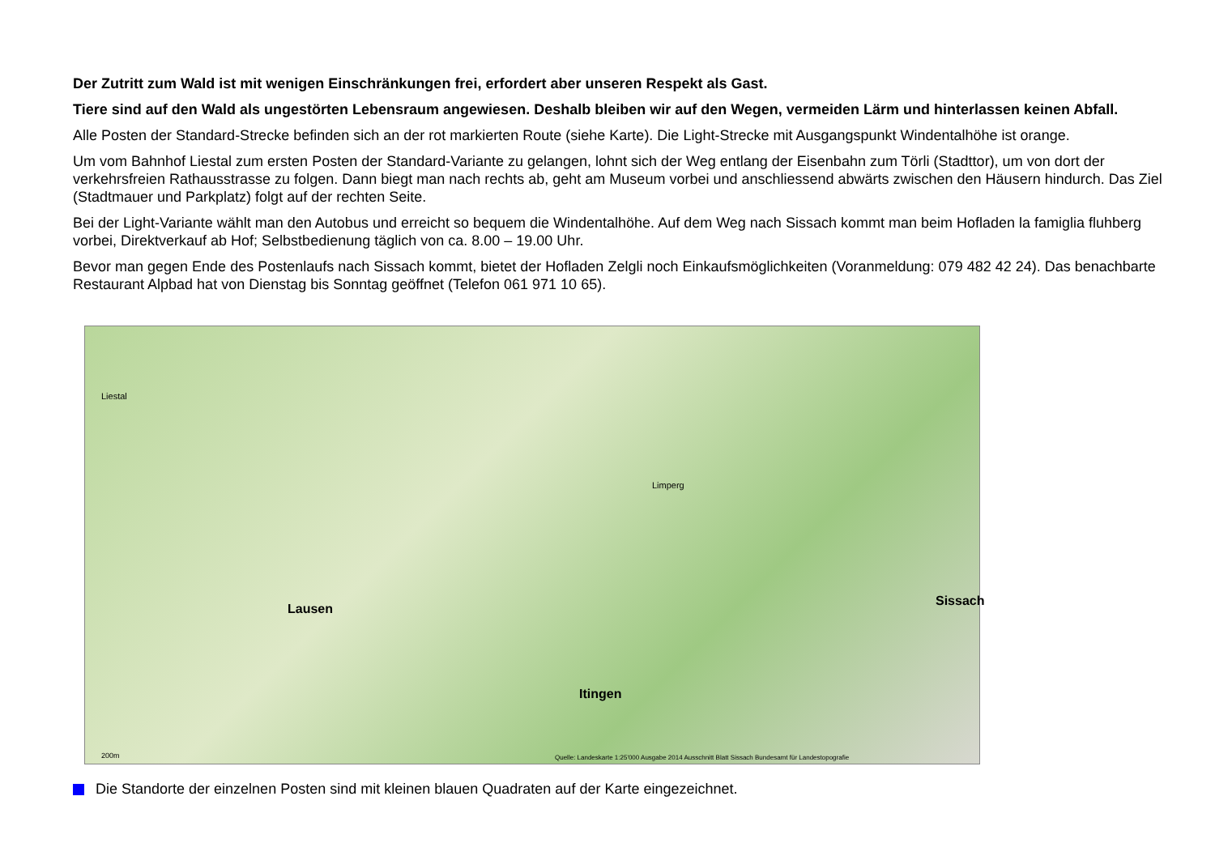Der Zutritt zum Wald ist mit wenigen Einschränkungen frei, erfordert aber unseren Respekt als Gast.
Tiere sind auf den Wald als ungestörten Lebensraum angewiesen. Deshalb bleiben wir auf den Wegen, vermeiden Lärm und hinterlassen keinen Abfall.
Alle Posten der Standard-Strecke befinden sich an der rot markierten Route (siehe Karte). Die Light-Strecke mit Ausgangspunkt Windentalhöhe ist orange.
Um vom Bahnhof Liestal zum ersten Posten der Standard-Variante zu gelangen, lohnt sich der Weg entlang der Eisenbahn zum Törli (Stadttor), um von dort der verkehrsfreien Rathausstrasse zu folgen. Dann biegt man nach rechts ab, geht am Museum vorbei und anschliessend abwärts zwischen den Häusern hindurch. Das Ziel (Stadtmauer und Parkplatz) folgt auf der rechten Seite.
Bei der Light-Variante wählt man den Autobus und erreicht so bequem die Windentalhöhe. Auf dem Weg nach Sissach kommt man beim Hofladen la famiglia fluhberg vorbei, Direktverkauf ab Hof; Selbstbedienung täglich von ca. 8.00 – 19.00 Uhr.
Bevor man gegen Ende des Postenlaufs nach Sissach kommt, bietet der Hofladen Zelgli noch Einkaufsmöglichkeiten (Voranmeldung: 079 482 42 24). Das benachbarte Restaurant Alpbad hat von Dienstag bis Sonntag geöffnet (Telefon 061 971 10 65).
Liestal
Lausen
Itingen
Sissach
Limperg
200m Quelle: Landeskarte 1:25'000 Ausgabe 2014 Ausschnitt Blatt Sissach Bundesamt für Landestopografie
Die Standorte der einzelnen Posten sind mit kleinen blauen Quadraten auf der Karte eingezeichnet.